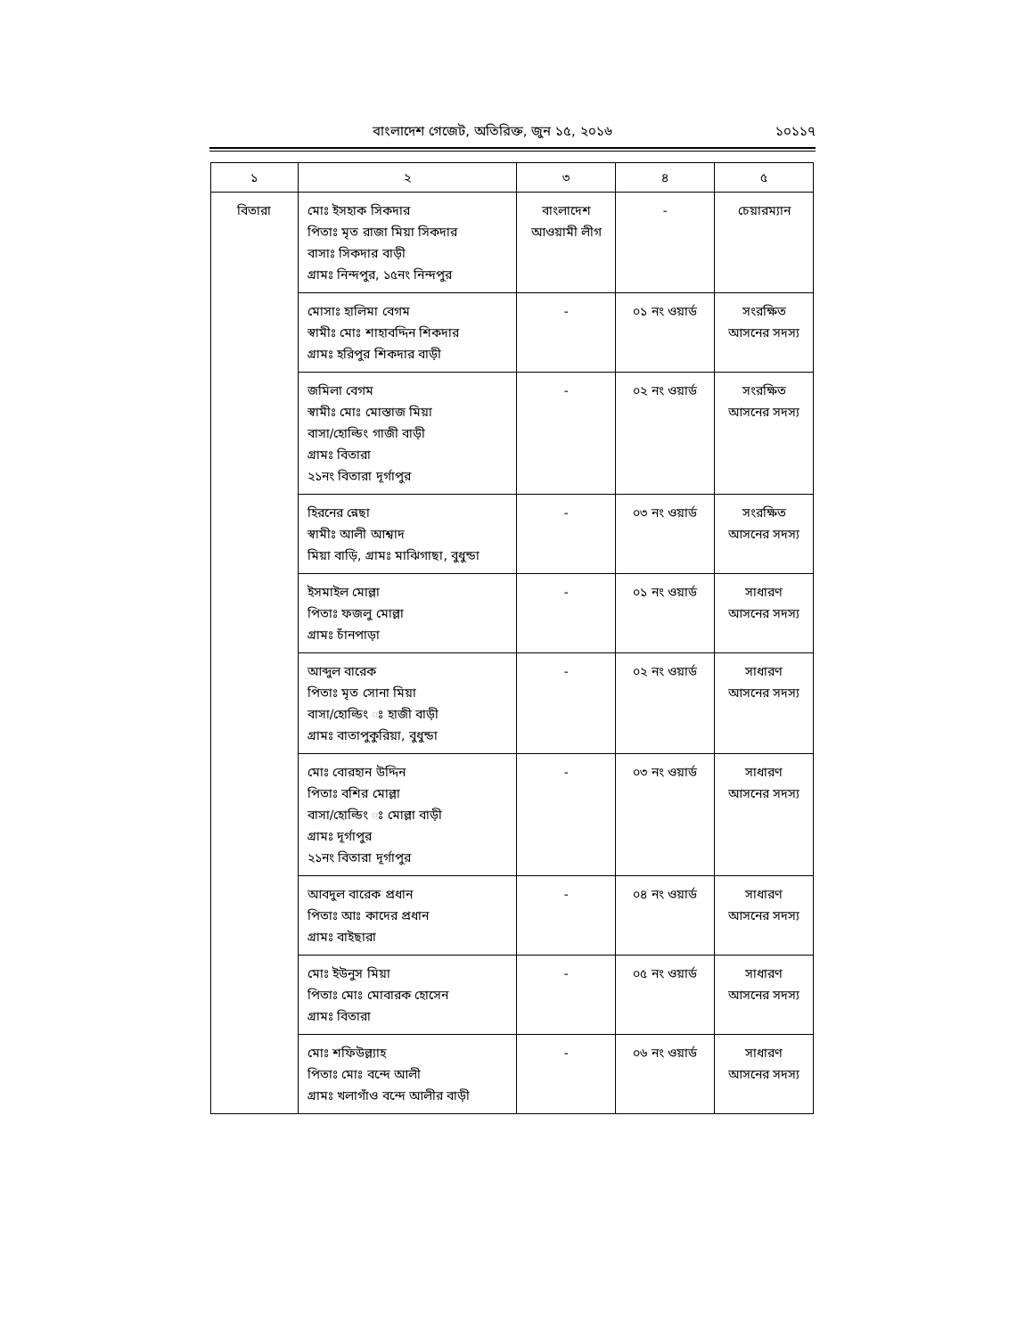বাংলাদেশ গেজেট, অতিরিক্ত, জুন ১৫, ২০১৬
১০১১৭
| ১ | ২ | ৩ | ৪ | ৫ |
| --- | --- | --- | --- | --- |
| বিতারা | মোঃ ইসহাক সিকদার পিতাঃ মৃত রাজা মিয়া সিকদার বাসাঃ সিকদার বাড়ী গ্রামঃ নিন্দপুর, ১৫নং নিন্দপুর | বাংলাদেশ আওয়ামী লীগ | - | চেয়ারম্যান |
| | মোসাঃ হালিমা বেগম স্বামীঃ মোঃ শাহাবদ্দিন শিকদার গ্রামঃ হরিপুর শিকদার বাড়ী | - | ০১ নং ওয়ার্ড | সংরক্ষিত আসনের সদস্য |
| | জমিলা বেগম স্বামীঃ মোঃ মোস্তাজ মিয়া বাসা/হোল্ডিং গাজী বাড়ী গ্রামঃ বিতারা ২১নং বিতারা দূর্গাপুর | - | ০২ নং ওয়ার্ড | সংরক্ষিত আসনের সদস্য |
| | হিরনের ন্নেছা স্বামীঃ আলী আশ্বাদ মিয়া বাড়ি, গ্রামঃ মাঝিগাছা, বুধুন্ডা | - | ০৩ নং ওয়ার্ড | সংরক্ষিত আসনের সদস্য |
| | ইসমাইল মোল্লা পিতাঃ ফজলু মোল্লা গ্রামঃ চাঁনপাড়া | - | ০১ নং ওয়ার্ড | সাধারণ আসনের সদস্য |
| | আব্দুল বারেক পিতাঃ মৃত সোনা মিয়া বাসা/হোল্ডিং ঃ হাজী বাড়ী গ্রামঃ বাতাপুকুরিয়া, বুধুন্ডা | - | ০২ নং ওয়ার্ড | সাধারণ আসনের সদস্য |
| | মোঃ বোরহান উদ্দিন পিতাঃ বশির মোল্লা বাসা/হোল্ডিং ঃ মোল্লা বাড়ী গ্রামঃ দূর্গাপুর ২১নং বিতারা দূর্গাপুর | - | ০৩ নং ওয়ার্ড | সাধারণ আসনের সদস্য |
| | আবদুল বারেক প্রধান পিতাঃ আঃ কাদের প্রধান গ্রামঃ বাইছারা | - | ০৪ নং ওয়ার্ড | সাধারণ আসনের সদস্য |
| | মোঃ ইউনুস মিয়া পিতাঃ মোঃ মোবারক হোসেন গ্রামঃ বিতারা | - | ০৫ নং ওয়ার্ড | সাধারণ আসনের সদস্য |
| | মোঃ শফিউল্ল্যাহ পিতাঃ মোঃ বন্দে আলী গ্রামঃ খলাগাঁও বন্দে আলীর বাড়ী | - | ০৬ নং ওয়ার্ড | সাধারণ আসনের সদস্য |